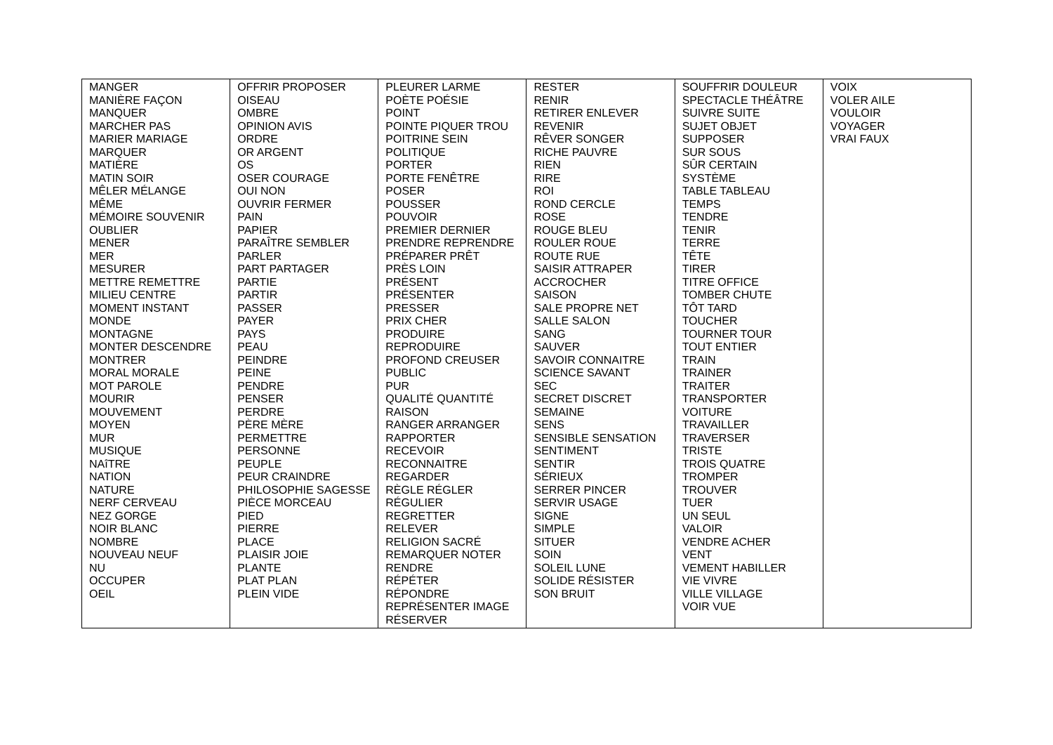| MANGER MANIÈRE FAÇON MANQUER MARCHER PAS MARIER MARIAGE MARQUER MATIÈRE MATIN SOIR MÊLER MÉLANGE MÊME MÉMOIRE SOUVENIR OUBLIER MENER MER MESURER METTRE REMETTRE MILIEU CENTRE MOMENT INSTANT MONDE MONTAGNE MONTER DESCENDRE MONTRER MORAL MORALE MOT PAROLE MOURIR MOUVEMENT MOYEN MUR MUSIQUE NAîTRE NATION NATURE NERF CERVEAU NEZ GORGE NOIR BLANC NOMBRE NOUVEAU NEUF NU OCCUPER OEIL | OFFRIR PROPOSER OISEAU OMBRE OPINION AVIS ORDRE OR ARGENT OS OSER COURAGE OUI NON OUVRIR FERMER PAIN PAPIER PARAÎTRE SEMBLER PARLER PART PARTAGER PARTIE PARTIR PASSER PAYER PAYS PEAU PEINDRE PEINE PENDRE PENSER PERDRE PÈRE MÈRE PERMETTRE PERSONNE PEUPLE PEUR CRAINDRE PHILOSOPHIE SAGESSE PIÈCE MORCEAU PIED PIERRE PLACE PLAISIR JOIE PLANTE PLAT PLAN PLEIN VIDE | PLEURER LARME POÈTE POÉSIE POINT POINTE PIQUER TROU POITRINE SEIN POLITIQUE PORTER PORTE FENÊTRE POSER POUSSER POUVOIR PREMIER DERNIER PRENDRE REPRENDRE PRÉPARER PRÊT PRÈS LOIN PRÉSENT PRÉSENTER PRESSER PRIX CHER PRODUIRE REPRODUIRE PROFOND CREUSER PUBLIC PUR QUALITÉ QUANTITÉ RAISON RANGER ARRANGER RAPPORTER RECEVOIR RECONNAITRE REGARDER RÈGLE RÉGLER RÉGULIER REGRETTER RELEVER RELIGION SACRÉ REMARQUER NOTER RENDRE RÉPÉTER RÉPONDRE REPRÉSENTER IMAGE RÉSERVER | RESTER RENIR RETIRER ENLEVER REVENIR RÊVER SONGER RICHE PAUVRE RIEN RIRE ROI ROND CERCLE ROSE ROUGE BLEU ROULER ROUE ROUTE RUE SAISIR ATTRAPER ACCROCHER SAISON SALE PROPRE NET SALLE SALON SANG SAUVER SAVOIR CONNAITRE SCIENCE SAVANT SEC SECRET DISCRET SEMAINE SENS SENSIBLE SENSATION SENTIMENT SENTIR SÉRIEUX SERRER PINCER SERVIR USAGE SIGNE SIMPLE SITUER SOIN SOLEIL LUNE SOLIDE RÉSISTER SON BRUIT | SOUFFRIR DOULEUR SPECTACLE THÉÂTRE SUIVRE SUITE SUJET OBJET SUPPOSER SUR SOUS SÛR CERTAIN SYSTÈME TABLE TABLEAU TEMPS TENDRE TENIR TERRE TÊTE TIRER TITRE OFFICE TOMBER CHUTE TÔT TARD TOUCHER TOURNER TOUR TOUT ENTIER TRAIN TRAINER TRAITER TRANSPORTER VOITURE TRAVAILLER TRAVERSER TRISTE TROIS QUATRE TROMPER TROUVER TUER UN SEUL VALOIR VENDRE ACHER VENT VEMENT HABILLER VIE VIVRE VILLE VILLAGE VOIR VUE | VOIX VOLER AILE VOULOIR VOYAGER VRAI FAUX |